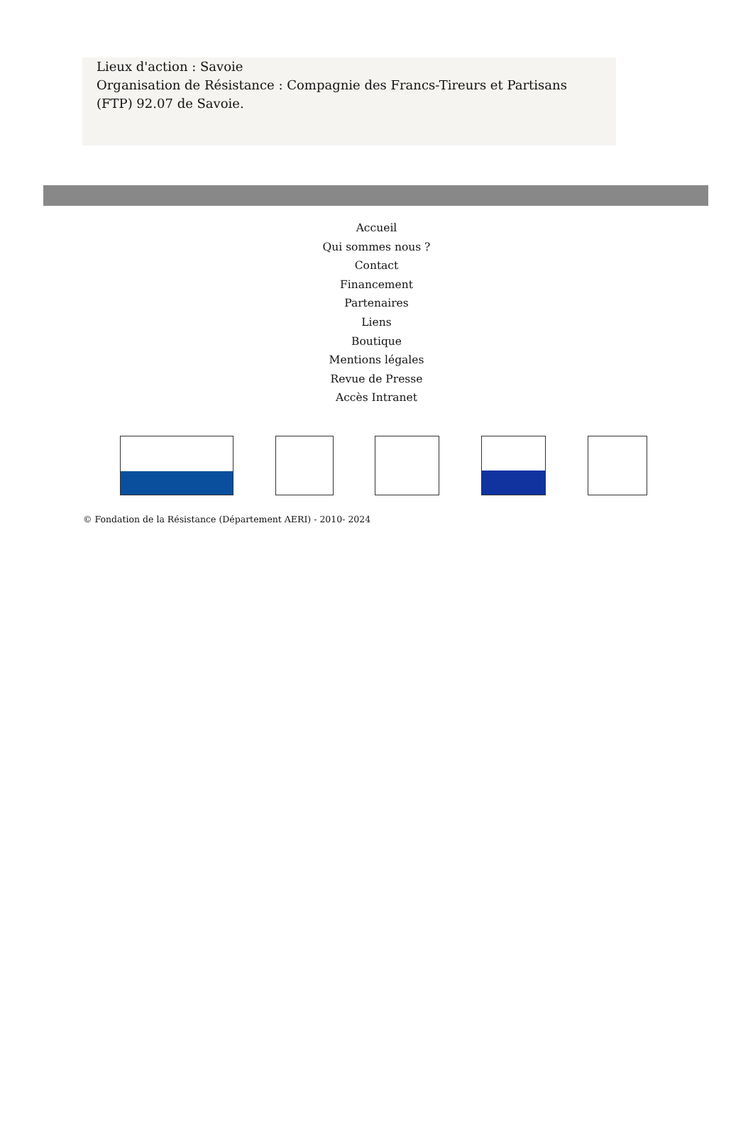Lieux d'action : Savoie
Organisation de Résistance : Compagnie des Francs-Tireurs et Partisans (FTP) 92.07 de Savoie.
Accueil
Qui sommes nous ?
Contact
Financement
Partenaires
Liens
Boutique
Mentions légales
Revue de Presse
Accès Intranet
© Fondation de la Résistance (Département AERI) - 2010- 2024